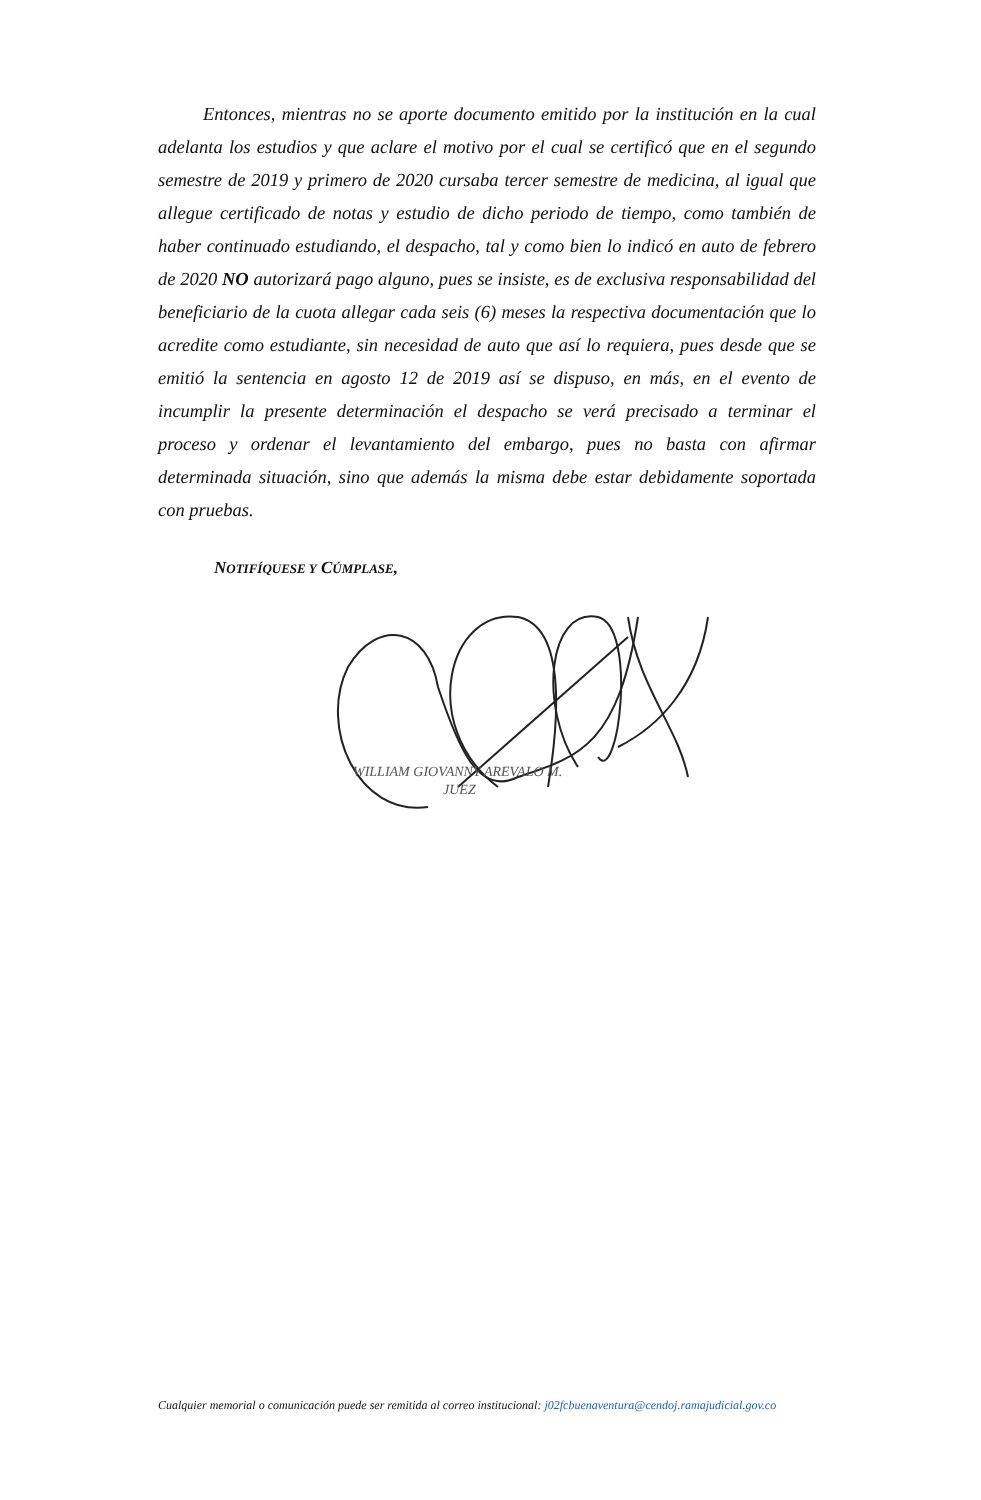Entonces, mientras no se aporte documento emitido por la institución en la cual adelanta los estudios y que aclare el motivo por el cual se certificó que en el segundo semestre de 2019 y primero de 2020 cursaba tercer semestre de medicina, al igual que allegue certificado de notas y estudio de dicho periodo de tiempo, como también de haber continuado estudiando, el despacho, tal y como bien lo indicó en auto de febrero de 2020 NO autorizará pago alguno, pues se insiste, es de exclusiva responsabilidad del beneficiario de la cuota allegar cada seis (6) meses la respectiva documentación que lo acredite como estudiante, sin necesidad de auto que así lo requiera, pues desde que se emitió la sentencia en agosto 12 de 2019 así se dispuso, en más, en el evento de incumplir la presente determinación el despacho se verá precisado a terminar el proceso y ordenar el levantamiento del embargo, pues no basta con afirmar determinada situación, sino que además la misma debe estar debidamente soportada con pruebas.
NOTIFÍQUESE Y CÚMPLASE,
WILLIAM GIOVANNY AREVALO M.
JUEZ
Cualquier memorial o comunicación puede ser remitida al correo institucional: j02fcbuenaventura@cendoj.ramajudicial.gov.co